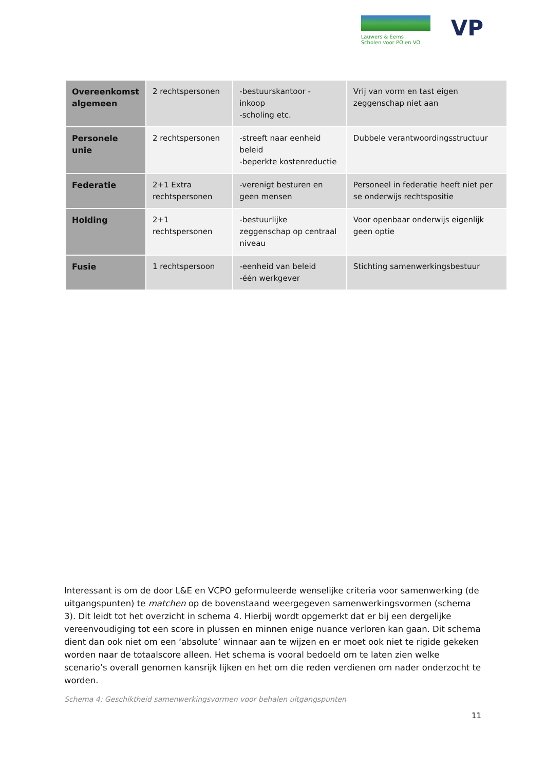Lauwers & Eems
Scholen voor PO en VO
VP
| Overeenkomst algemeen | 2 rechtspersonen | -bestuurskantoor - inkoop -scholing etc. | Vrij van vorm en tast eigen zeggenschap niet aan |
| Personele unie | 2 rechtspersonen | -streeft naar eenheid beleid -beperkte kostenreductie | Dubbele verantwoordingsstructuur |
| Federatie | 2+1 Extra rechtspersonen | -verenigt besturen en geen mensen | Personeel in federatie heeft niet per se onderwijs rechtspositie |
| Holding | 2+1 rechtspersonen | -bestuurlijke zeggenschap op centraal niveau | Voor openbaar onderwijs eigenlijk geen optie |
| Fusie | 1 rechtspersoon | -eenheid van beleid -één werkgever | Stichting samenwerkingsbestuur |
Interessant is om de door L&E en VCPO geformuleerde wenselijke criteria voor samenwerking (de uitgangspunten) te matchen op de bovenstaand weergegeven samenwerkingsvormen (schema 3). Dit leidt tot het overzicht in schema 4. Hierbij wordt opgemerkt dat er bij een dergelijke vereenvoudiging tot een score in plussen en minnen enige nuance verloren kan gaan. Dit schema dient dan ook niet om een ‘absolute’ winnaar aan te wijzen en er moet ook niet te rigide gekeken worden naar de totaalscore alleen. Het schema is vooral bedoeld om te laten zien welke scenario’s overall genomen kansrijk lijken en het om die reden verdienen om nader onderzocht te worden.
Schema 4: Geschiktheid samenwerkingsvormen voor behalen uitgangspunten
11